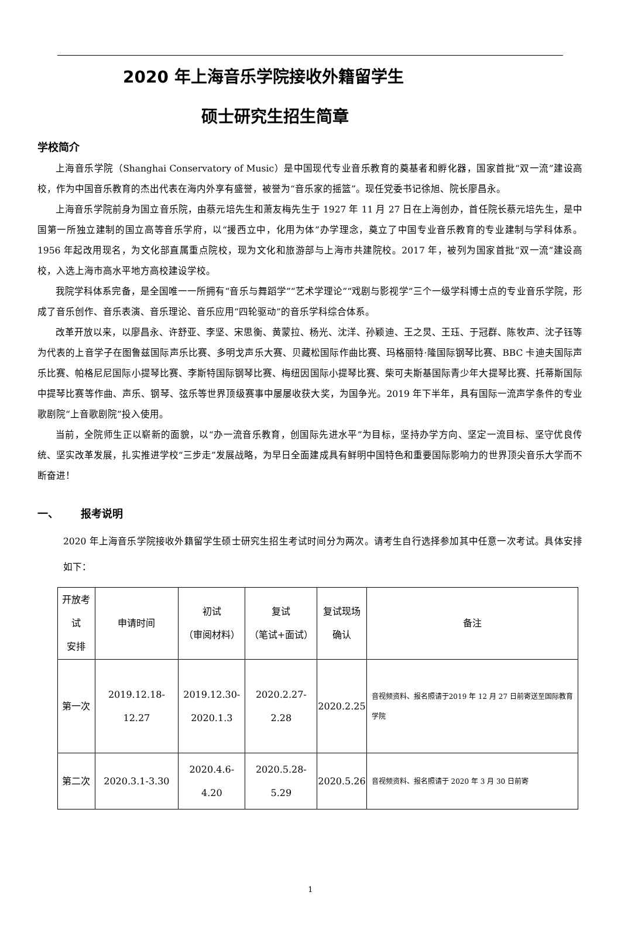2020 年上海音乐学院接收外籍留学生
硕士研究生招生简章
学校简介
上海音乐学院（Shanghai Conservatory of Music）是中国现代专业音乐教育的奠基者和孵化器，国家首批“双一流”建设高校，作为中国音乐教育的杰出代表在海内外享有盛誉，被誉为“音乐家的摇篮”。现任党委书记徐旭、院长廖昌永。
上海音乐学院前身为国立音乐院，由蔡元培先生和萧友梅先生于 1927 年 11 月 27 日在上海创办，首任院长蔡元培先生，是中国第一所独立建制的国立高等音乐学府，以“援西立中，化用为体”办学理念，奠立了中国专业音乐教育的专业建制与学科体系。1956 年起改用现名，为文化部直属重点院校，现为文化和旅游部与上海市共建院校。2017 年，被列为国家首批“双一流”建设高校，入选上海市高水平地方高校建设学校。
我院学科体系完备，是全国唯一一所拥有“音乐与舞蹈学”“艺术学理论”“戏剧与影视学”三个一级学科博士点的专业音乐学院，形成了音乐创作、音乐表演、音乐理论、音乐应用“四轮驱动”的音乐学科综合体系。
改革开放以来，以廖昌永、许舒亚、李坚、宋思衡、黄蒙拉、杨光、沈洋、孙颖迪、王之炅、王珏、于冠群、陈牧声、沈子钰等为代表的上音学子在图鲁兹国际声乐比赛、多明戈声乐大赛、贝藏松国际作曲比赛、玛格丽特·隆国际钢琴比赛、BBC 卡迪夫国际声乐比赛、帕格尼尼国际小提琴比赛、李斯特国际钢琴比赛、梅纽因国际小提琴比赛、柴可夫斯基国际青少年大提琴比赛、托蒂斯国际中提琴比赛等作曲、声乐、钢琴、弦乐等世界顶级赛事中屡屡收获大奖，为国争光。2019 年下半年，具有国际一流声学条件的专业歌剧院“上音歌剧院”投入使用。
当前，全院师生正以崭新的面貌，以“办一流音乐教育，创国际先进水平”为目标，坚持办学方向、坚定一流目标、坚守优良传统、坚实改革发展，扎实推进学校“三步走”发展战略，为早日全面建成具有鲜明中国特色和重要国际影响力的世界顶尖音乐大学而不断奋进！
一、 报考说明
2020 年上海音乐学院接收外籍留学生硕士研究生招生考试时间分为两次。请考生自行选择参加其中任意一次考试。具体安排如下：
| 开放考试 安排 | 申请时间 | 初试 （审阅材料） | 复试 （笔试+面试） | 复试现场 确认 | 备注 |
| 第一次 | 2019.12.18-12.27 | 2019.12.30- 2020.1.3 | 2020.2.27-2.28 | 2020.2.25 | 音视频资料、报名照请于2019 年 12 月 27 日前寄送至国际教育学院 |
| 第二次 | 2020.3.1-3.30 | 2020.4.6-4.20 | 2020.5.28-5.29 | 2020.5.26 | 音视频资料、报名照请于 2020 年 3 月 30 日前寄 |
1